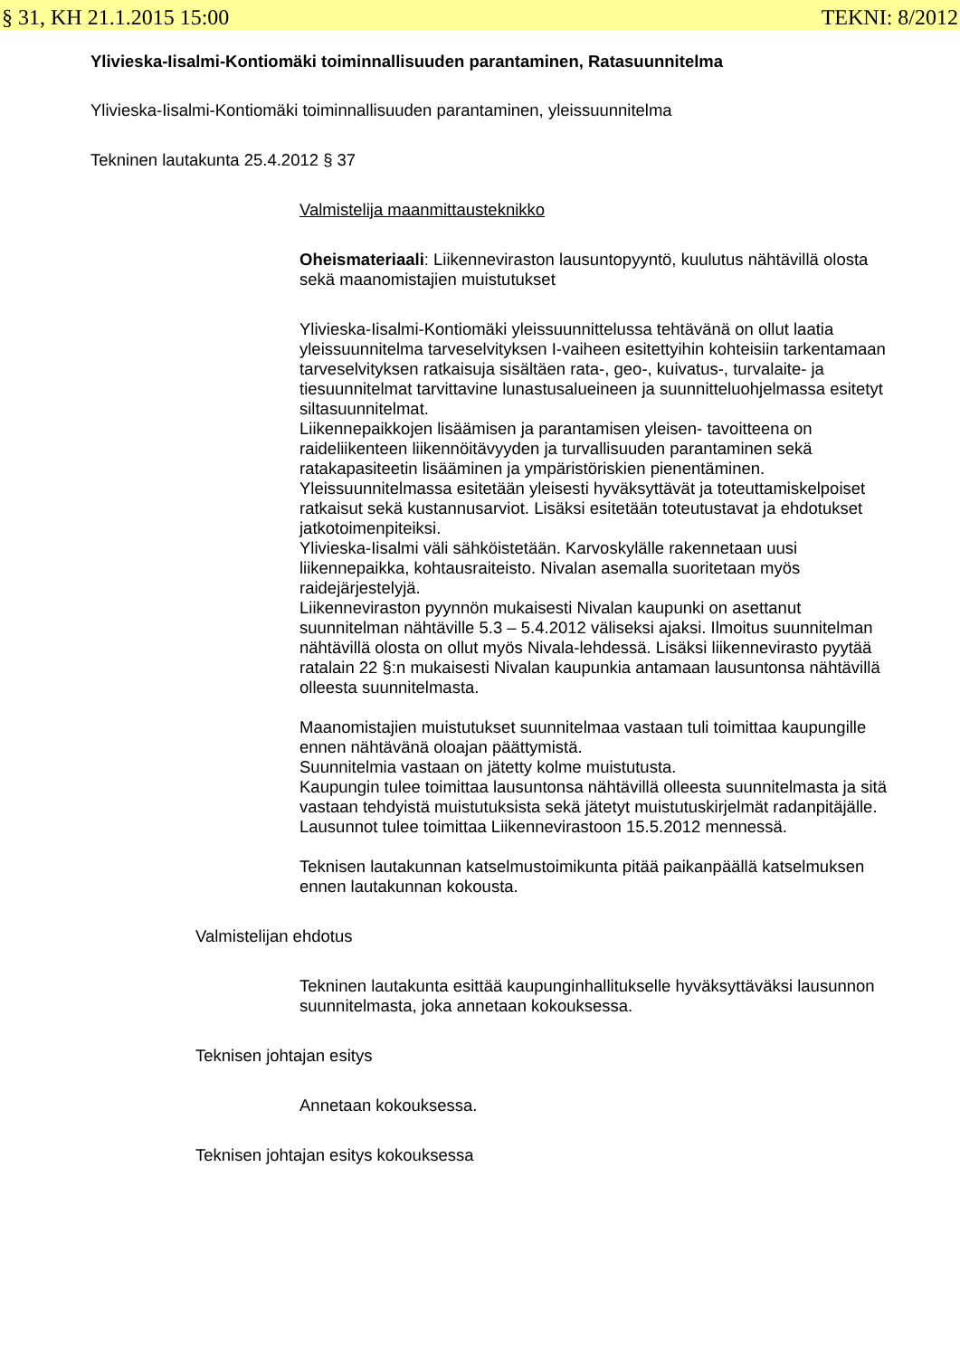§ 31, KH 21.1.2015 15:00 TEKNI: 8/2012
Ylivieska-Iisalmi-Kontiomäki toiminnallisuuden parantaminen, Ratasuunnitelma
Ylivieska-Iisalmi-Kontiomäki toiminnallisuuden parantaminen, yleissuunnitelma
Tekninen lautakunta 25.4.2012 § 37
Valmistelija maanmittausteknikko
Oheismateriaali: Liikenneviraston lausuntopyyntö, kuulutus nähtävillä olosta sekä maanomistajien muistutukset
Ylivieska-Iisalmi-Kontiomäki yleissuunnittelussa tehtävänä on ollut laatia yleissuunnitelma tarveselvityksen I-vaiheen esitettyihin kohteisiin tarkentamaan tarveselvityksen ratkaisuja sisältäen rata-, geo-, kuivatus-, turvalaite- ja tiesuunnitelmat tarvittavine lunastusalueineen ja suunnitteluohjelmassa esitetyt siltasuunnitelmat.
Liikennepaikkojen lisäämisen ja parantamisen yleisen- tavoitteena on raideliikenteen liikennöitävyyden ja turvallisuuden parantaminen sekä ratakapasiteetin lisääminen ja ympäristöriskien pienentäminen.
Yleissuunnitelmassa esitetään yleisesti hyväksyttävät ja toteuttamiskelpoiset ratkaisut sekä kustannusarviot. Lisäksi esitetään toteutustavat ja ehdotukset jatkotoimenpiteiksi.
Ylivieska-Iisalmi väli sähköistetään. Karvoskylälle rakennetaan uusi liikennepaikka, kohtausraiteisto. Nivalan asemalla suoritetaan myös raidejärjestelyjä.
Liikenneviraston pyynnön mukaisesti Nivalan kaupunki on asettanut suunnitelman nähtäville 5.3 – 5.4.2012 väliseksi ajaksi. Ilmoitus suunnitelman nähtävillä olosta on ollut myös Nivala-lehdessä. Lisäksi liikennevirasto pyytää ratalain 22 §:n mukaisesti Nivalan kaupunkia antamaan lausuntonsa nähtävillä olleesta suunnitelmasta.
Maanomistajien muistutukset suunnitelmaa vastaan tuli toimittaa kaupungille ennen nähtävänä oloajan päättymistä.
Suunnitelmia vastaan on jätetty kolme muistutusta.
Kaupungin tulee toimittaa lausuntonsa nähtävillä olleesta suunnitelmasta ja sitä vastaan tehdyistä muistutuksista sekä jätetyt muistutuskirjelmät radanpitäjälle.
Lausunnot tulee toimittaa Liikennevirastoon 15.5.2012 mennessä.
Teknisen lautakunnan katselmustoimikunta pitää paikanpäällä katselmuksen ennen lautakunnan kokousta.
Valmistelijan ehdotus
Tekninen lautakunta esittää kaupunginhallitukselle hyväksyttäväksi lausunnon suunnitelmasta, joka annetaan kokouksessa.
Teknisen johtajan esitys
Annetaan kokouksessa.
Teknisen johtajan esitys kokouksessa